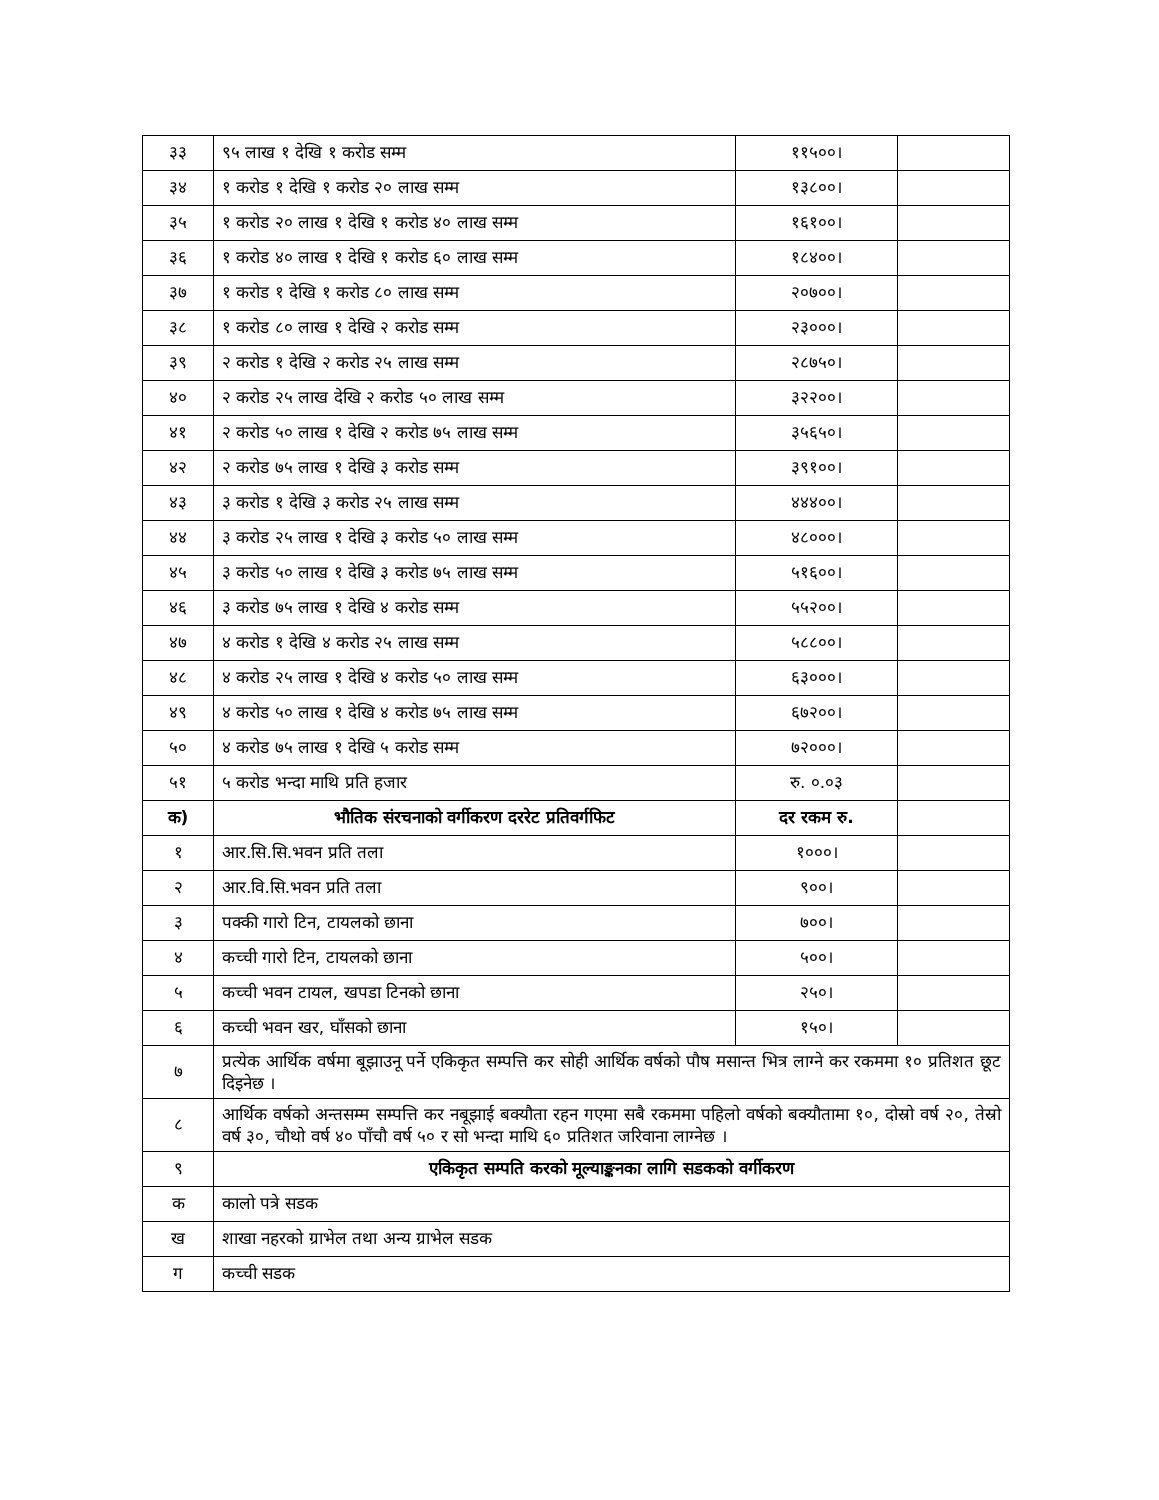| ३३ | ९५ लाख १ देखि १ करोड सम्म | ११५००। | |
| ३४ | १ करोड १ देखि १ करोड २० लाख सम्म | १३८००। | |
| ३५ | १ करोड २० लाख १ देखि १ करोड ४० लाख सम्म | १६१००। | |
| ३६ | १ करोड ४० लाख १ देखि १ करोड ६० लाख सम्म | १८४००। | |
| ३७ | १ करोड १ देखि १ करोड ८० लाख सम्म | २०७००। | |
| ३८ | १ करोड ८० लाख १ देखि २ करोड सम्म | २३०००। | |
| ३९ | २ करोड १ देखि २ करोड २५ लाख सम्म | २८७५०। | |
| ४० | २ करोड २५ लाख देखि २ करोड ५० लाख सम्म | ३२२००। | |
| ४१ | २ करोड ५० लाख १ देखि २ करोड ७५ लाख सम्म | ३५६५०। | |
| ४२ | २ करोड ७५ लाख १ देखि ३ करोड सम्म | ३९१००। | |
| ४३ | ३ करोड १ देखि ३ करोड २५ लाख सम्म | ४४४००। | |
| ४४ | ३ करोड २५ लाख १ देखि ३ करोड ५० लाख सम्म | ४८०००। | |
| ४५ | ३ करोड ५० लाख १ देखि ३ करोड ७५ लाख सम्म | ५१६००। | |
| ४६ | ३ करोड ७५ लाख १ देखि ४ करोड सम्म | ५५२००। | |
| ४७ | ४ करोड १ देखि ४ करोड २५ लाख सम्म | ५८८००। | |
| ४८ | ४ करोड २५ लाख १ देखि ४ करोड ५० लाख सम्म | ६३०००। | |
| ४९ | ४ करोड ५० लाख १ देखि ४ करोड ७५ लाख सम्म | ६७२००। | |
| ५० | ४ करोड ७५ लाख १ देखि ५ करोड सम्म | ७२०००। | |
| ५१ | ५ करोड भन्दा माथि प्रति हजार | रु. ०.०३ | |
| क) | भौतिक संरचनाको वर्गीकरण दररेट प्रतिवर्गफिट | दर रकम रु. | |
| १ | आर.सि.सि.भवन प्रति तला | १०००। | |
| २ | आर.वि.सि.भवन प्रति तला | ९००। | |
| ३ | पक्की गारो टिन, टायलको छाना | ७००। | |
| ४ | कच्ची गारो टिन, टायलको छाना | ५००। | |
| ५ | कच्ची भवन टायल, खपडा टिनको छाना | २५०। | |
| ६ | कच्ची भवन खर, घाँसको छाना | १५०। | |
| ७ | प्रत्येक आर्थिक वर्षमा बूझाउनू पर्ने एकिकृत सम्पत्ति कर सोही आर्थिक वर्षको पौष मसान्त भित्र लाग्ने कर रकममा १० प्रतिशत छूट दिइनेछ । | | |
| ८ | आर्थिक वर्षको अन्तसम्म सम्पत्ति कर नबूझाई बक्यौता रहन गएमा सबै रकममा पहिलो वर्षको बक्यौतामा १०, दोस्रो वर्ष २०, तेस्रो वर्ष ३०, चौथो वर्ष ४० पाँचौ वर्ष ५० र सो भन्दा माथि ६० प्रतिशत जरिवाना लाग्नेछ । | | |
| ९ | एकिकृत सम्पति करको मूल्याङ्कनका लागि सडकको वर्गीकरण | | |
| क | कालो पत्रे सडक | | |
| ख | शाखा नहरको ग्राभेल तथा अन्य ग्राभेल सडक | | |
| ग | कच्ची सडक | | |